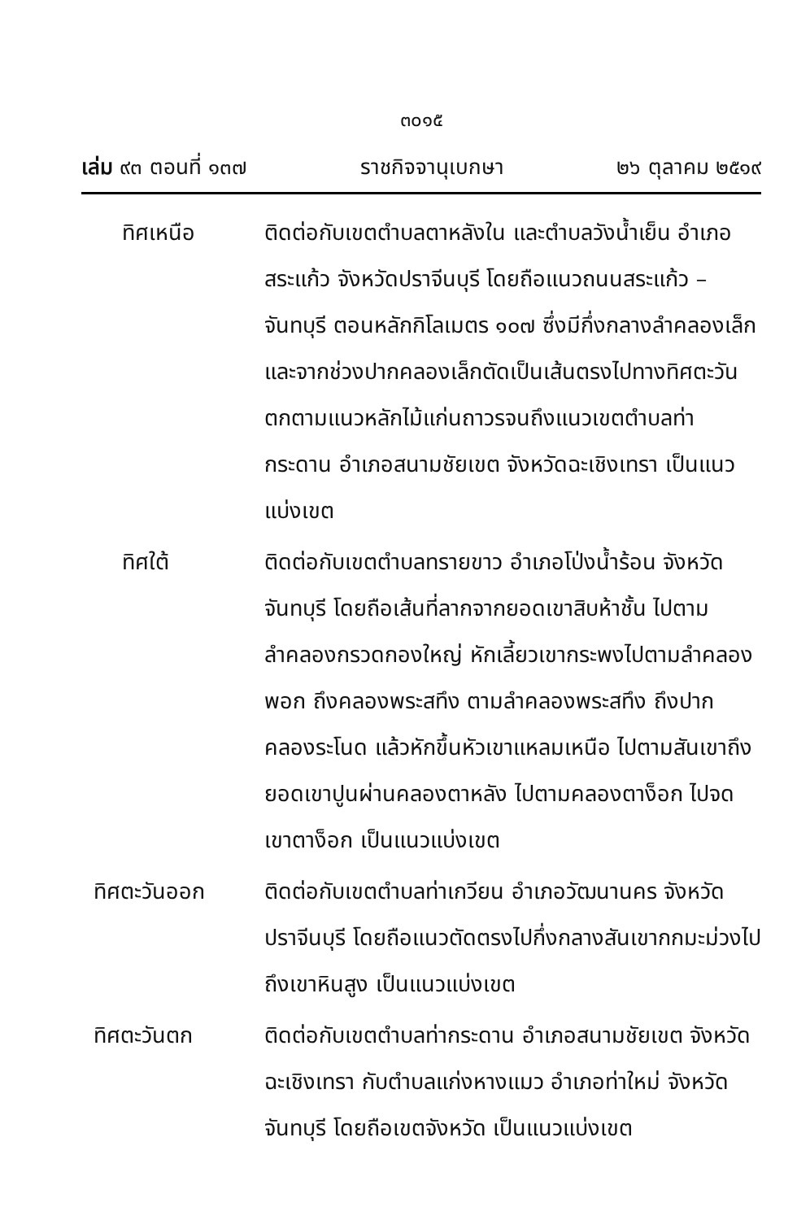๓๐๑๕
เล่ม ๙๓ ตอนที่ ๑๓๗ ราชกิจจานุเบกษา ๒๖ ตุลาคม ๒๕๑๙
ทิศเหนือ ติดต่อกับเขตตำบลตาหลังใน และตำบลวังน้ำเย็น อำเภอสระแก้ว จังหวัดปราจีนบุรี โดยถือแนวถนนสระแก้ว – จันทบุรี ตอนหลักกิโลเมตร ๑๐๗ ซึ่งมีกึ่งกลางลำคลองเล็กและจากช่วงปากคลองเล็กตัดเป็นเส้นตรงไปทางทิศตะวันตกตามแนวหลักไม้แก่นถาวรจนถึงแนวเขตตำบลท่ากระดาน อำเภอสนามชัยเขต จังหวัดฉะเชิงเทรา เป็นแนวแบ่งเขต
ทิศใต้ ติดต่อกับเขตตำบลทรายขาว อำเภอโป่งน้ำร้อน จังหวัดจันทบุรี โดยถือเส้นที่ลากจากยอดเขาสิบห้าชั้น ไปตามลำคลองกรวดกองใหญ่ หักเลี้ยวเขากระพงไปตามลำคลองพอก ถึงคลองพระสทึง ตามลำคลองพระสทึง ถึงปากคลองระโนด แล้วหักขึ้นหัวเขาแหลมเหนือ ไปตามสันเขาถึงยอดเขาปูนผ่านคลองตาหลัง ไปตามคลองตาง็อก ไปจดเขาตาง็อก เป็นแนวแบ่งเขต
ทิศตะวันออก ติดต่อกับเขตตำบลท่าเกวียน อำเภอวัฒนานคร จังหวัดปราจีนบุรี โดยถือแนวตัดตรงไปกึ่งกลางสันเขากกมะม่วงไปถึงเขาหินสูง เป็นแนวแบ่งเขต
ทิศตะวันตก ติดต่อกับเขตตำบลท่ากระดาน อำเภอสนามชัยเขต จังหวัดฉะเชิงเทรา กับตำบลแก่งหางแมว อำเภอท่าใหม่ จังหวัดจันทบุรี โดยถือเขตจังหวัด เป็นแนวแบ่งเขต